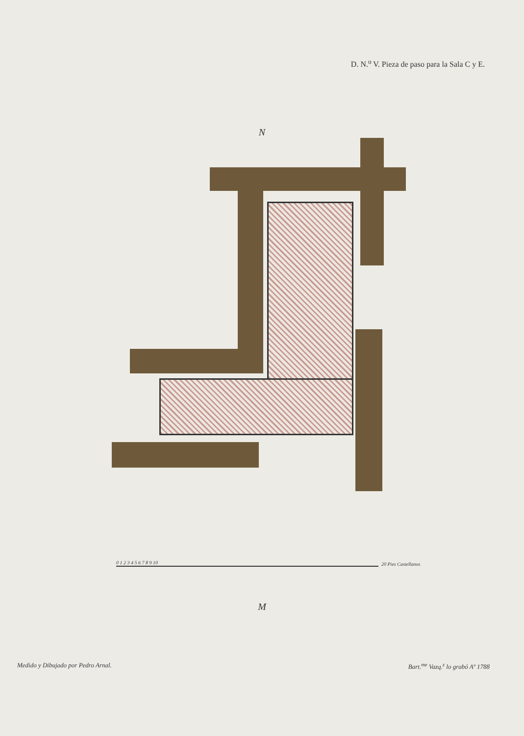D. N.<sup>o</sup> V. Pieza de paso para la Sala C y E.
N
0 1 2 3 4 5 6 7 8 9 10
20 Pies Castellanos
M
Medido y Dibujado por Pedro Arnal. Bart.<sup>me</sup> Vazq.<sup>z</sup> lo grabó Aº 1788